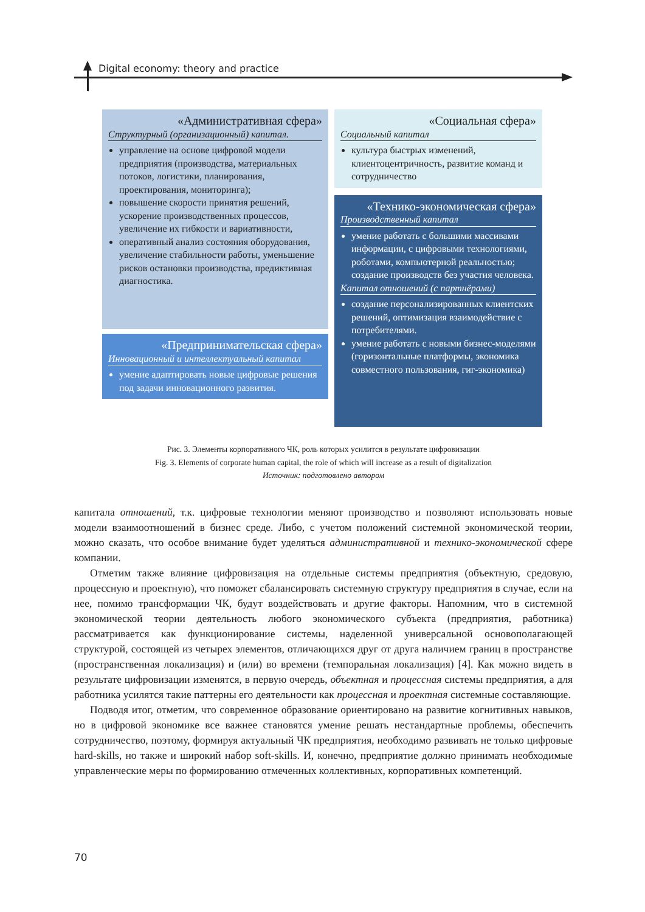Digital economy: theory and practice
«Административная сфера»
Структурный (организационный) капитал.
управление на основе цифровой модели предприятия (производства, материальных потоков, логистики, планирования, проектирования, мониторинга);
повышение скорости принятия решений, ускорение производственных процессов, увеличение их гибкости и вариативности,
оперативный анализ состояния оборудования, увеличение стабильности работы, уменьшение рисков остановки производства, предиктивная диагностика.
«Предпринимательская сфера»
Инновационный и интеллектуальный капитал
умение адаптировать новые цифровые решения под задачи инновационного развития.
«Социальная сфера»
Социальный капитал
культура быстрых изменений, клиентоцентричность, развитие команд и сотрудничество
«Технико-экономическая сфера»
Производственный капитал
умение работать с большими массивами информации, с цифровыми технологиями, роботами, компьютерной реальностью; создание производств без участия человека.
Капитал отношений (с партнёрами)
создание персонализированных клиентских решений, оптимизация взаимодействие с потребителями.
умение работать с новыми бизнес-моделями (горизонтальные платформы, экономика совместного пользования, гиг-экономика)
Рис. 3. Элементы корпоративного ЧК, роль которых усилится в результате цифровизации
Fig. 3. Elements of corporate human capital, the role of which will increase as a result of digitalization
Источник: подготовлено автором
капитала отношений, т.к. цифровые технологии меняют производство и позволяют использовать новые модели взаимоотношений в бизнес среде. Либо, с учетом положений системной экономической теории, можно сказать, что особое внимание будет уделяться административной и технико-экономической сфере компании.
Отметим также влияние цифровизация на отдельные системы предприятия (объектную, средовую, процессную и проектную), что поможет сбалансировать системную структуру предприятия в случае, если на нее, помимо трансформации ЧК, будут воздействовать и другие факторы. Напомним, что в системной экономической теории деятельность любого экономического субъекта (предприятия, работника) рассматривается как функционирование системы, наделенной универсальной основополагающей структурой, состоящей из четырех элементов, отличающихся друг от друга наличием границ в пространстве (пространственная локализация) и (или) во времени (темпоральная локализация) [4]. Как можно видеть в результате цифровизации изменятся, в первую очередь, объектная и процессная системы предприятия, а для работника усилятся такие паттерны его деятельности как процессная и проектная системные составляющие.
Подводя итог, отметим, что современное образование ориентировано на развитие когнитивных навыков, но в цифровой экономике все важнее становятся умение решать нестандартные проблемы, обеспечить сотрудничество, поэтому, формируя актуальный ЧК предприятия, необходимо развивать не только цифровые hard-skills, но также и широкий набор soft-skills. И, конечно, предприятие должно принимать необходимые управленческие меры по формированию отмеченных коллективных, корпоративных компетенций.
70